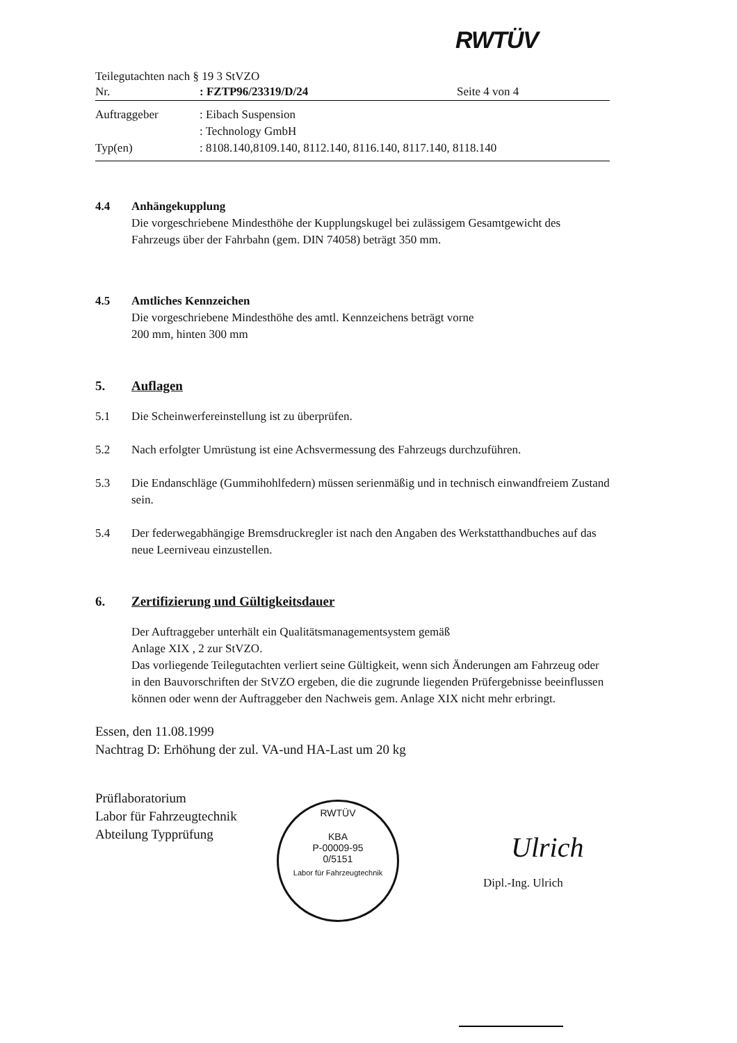RWTÜV
Teilegutachten nach § 19 3 StVZO
Nr.: FZTP96/23319/D/24 Seite 4 von 4
Auftraggeber: Eibach Suspension
: Technology GmbH
Typ(en): 8108.140,8109.140, 8112.140, 8116.140, 8117.140, 8118.140
4.4 Anhängekupplung
Die vorgeschriebene Mindesthöhe der Kupplungskugel bei zulässigem Gesamtgewicht des Fahrzeugs über der Fahrbahn (gem. DIN 74058) beträgt 350 mm.
4.5 Amtliches Kennzeichen
Die vorgeschriebene Mindesthöhe des amtl. Kennzeichens beträgt vorne
200 mm, hinten 300 mm
5. Auflagen
5.1 Die Scheinwerfereinstellung ist zu überprüfen.
5.2 Nach erfolgter Umrüstung ist eine Achsvermessung des Fahrzeugs durchzuführen.
5.3 Die Endanschläge (Gummihohlfedern) müssen serienmäßig und in technisch einwandfreiem Zustand sein.
5.4 Der federwegabhängige Bremsdruckregler ist nach den Angaben des Werkstatthandbuches auf das neue Leerniveau einzustellen.
6. Zertifizierung und Gültigkeitsdauer
Der Auftraggeber unterhält ein Qualitätsmanagementsystem gemäß
Anlage XIX , 2 zur StVZO.
Das vorliegende Teilegutachten verliert seine Gültigkeit, wenn sich Änderungen am Fahrzeug oder in den Bauvorschriften der StVZO ergeben, die die zugrunde liegenden Prüfergebnisse beeinflussen können oder wenn der Auftraggeber den Nachweis gem. Anlage XIX nicht mehr erbringt.
Essen, den 11.08.1999
Nachtrag D: Erhöhung der zul. VA-und HA-Last um 20 kg
Prüflaboratorium
Labor für Fahrzeugtechnik
Abteilung Typprüfung
RWTÜV
KBA
P-00009-95
0/5151
Labor für Fahrzeugtechnik
Ulrich
Dipl.-Ing. Ulrich